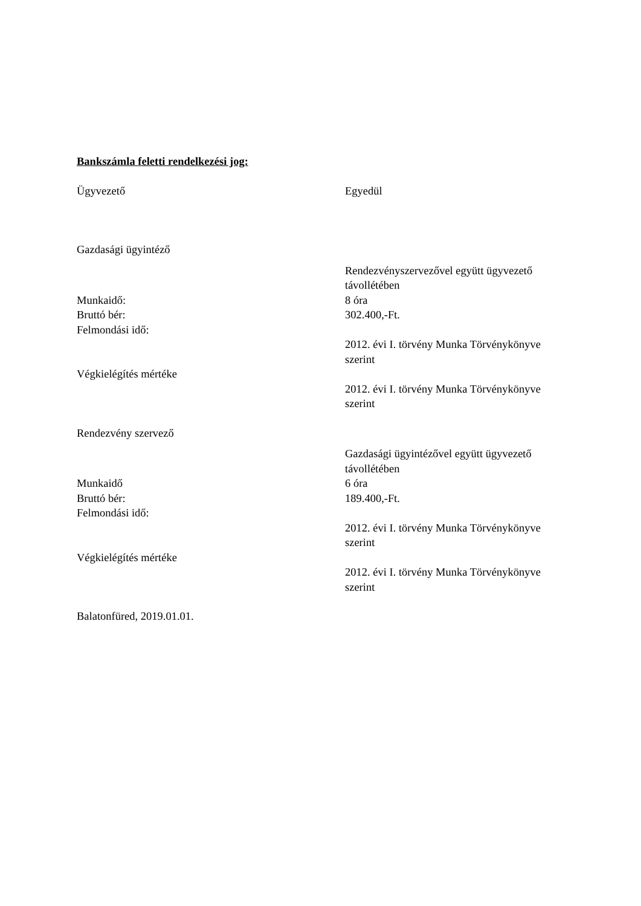Bankszámla feletti rendelkezési jog:
Ügyvezető Egyedül
Gazdasági ügyintéző
Rendezvényszervezővel együtt ügyvezető távollétében
Munkaidő: 8 óra
Bruttó bér: 302.400,-Ft.
Felmondási idő:
2012. évi I. törvény Munka Törvénykönyve szerint
Végkielégítés mértéke
2012. évi I. törvény Munka Törvénykönyve szerint
Rendezvény szervező
Gazdasági ügyintézővel együtt ügyvezető távollétében
Munkaidő 6 óra
Bruttó bér: 189.400,-Ft.
Felmondási idő:
2012. évi I. törvény Munka Törvénykönyve szerint
Végkielégítés mértéke
2012. évi I. törvény Munka Törvénykönyve szerint
Balatonfüred, 2019.01.01.